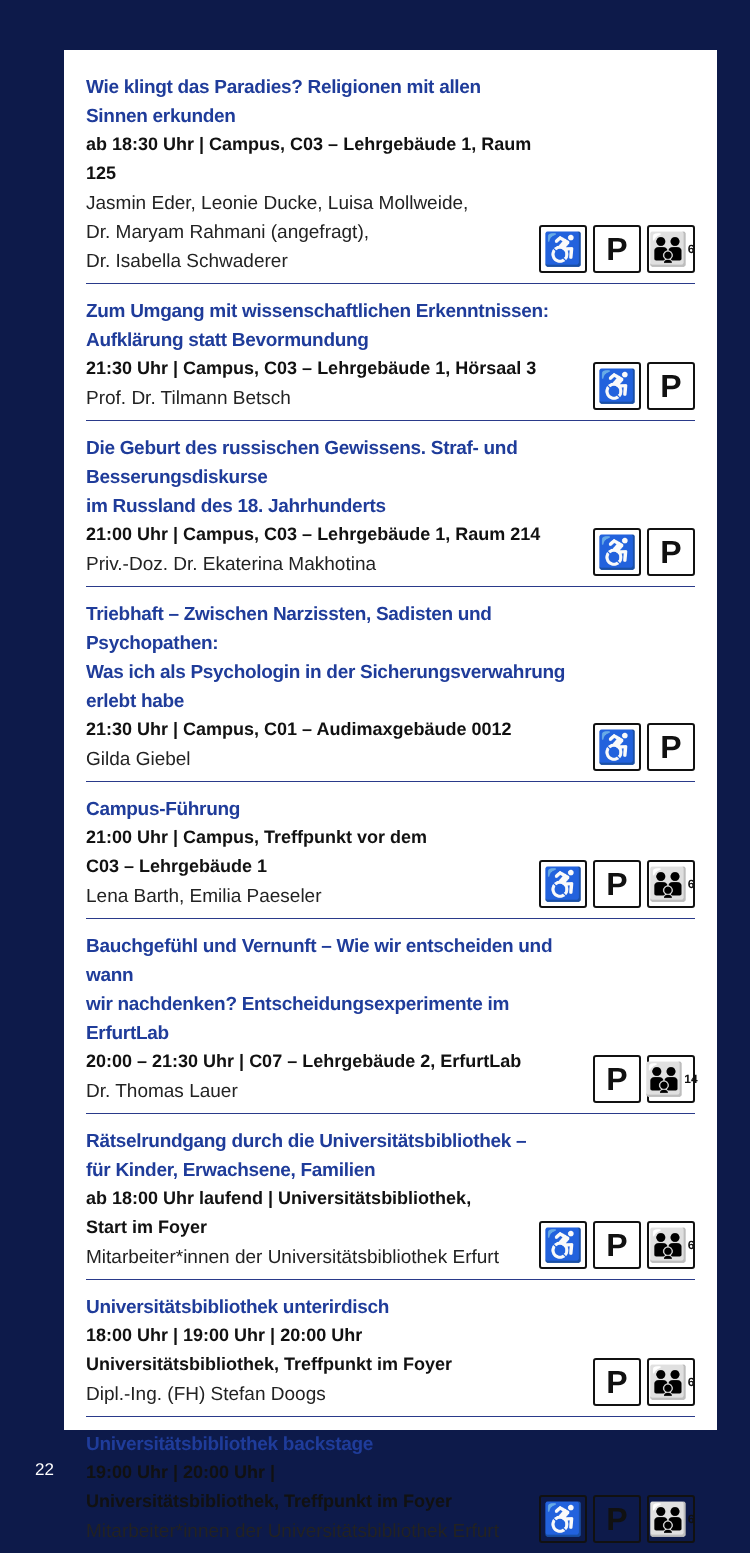Wie klingt das Paradies? Religionen mit allen Sinnen erkunden
ab 18:30 Uhr | Campus, C03 – Lehrgebäude 1, Raum 125
Jasmin Eder, Leonie Ducke, Luisa Mollweide,
Dr. Maryam Rahmani (angefragt),
Dr. Isabella Schwaderer
♿ P 👪 6
Zum Umgang mit wissenschaftlichen Erkenntnissen:
Aufklärung statt Bevormundung
21:30 Uhr | Campus, C03 – Lehrgebäude 1, Hörsaal 3
Prof. Dr. Tilmann Betsch
♿ P
Die Geburt des russischen Gewissens. Straf- und Besserungsdiskurse
im Russland des 18. Jahrhunderts
21:00 Uhr | Campus, C03 – Lehrgebäude 1, Raum 214
Priv.-Doz. Dr. Ekaterina Makhotina
♿ P
Triebhaft – Zwischen Narzissten, Sadisten und Psychopathen:
Was ich als Psychologin in der Sicherungsverwahrung erlebt habe
21:30 Uhr | Campus, C01 – Audimaxgebäude 0012
Gilda Giebel
♿ P
Campus-Führung
21:00 Uhr | Campus, Treffpunkt vor dem
C03 – Lehrgebäude 1
Lena Barth, Emilia Paeseler
♿ P 👪 6
Bauchgefühl und Vernunft – Wie wir entscheiden und wann
wir nachdenken? Entscheidungsexperimente im ErfurtLab
20:00 – 21:30 Uhr | C07 – Lehrgebäude 2, ErfurtLab
Dr. Thomas Lauer
P 👪 14
Rätselrundgang durch die Universitätsbibliothek –
für Kinder, Erwachsene, Familien
ab 18:00 Uhr laufend | Universitätsbibliothek,
Start im Foyer
Mitarbeiter*innen der Universitätsbibliothek Erfurt
♿ P 👪 6
Universitätsbibliothek unterirdisch
18:00 Uhr | 19:00 Uhr | 20:00 Uhr
Universitätsbibliothek, Treffpunkt im Foyer
Dipl.-Ing. (FH) Stefan Doogs
P 👪 6
Universitätsbibliothek backstage
19:00 Uhr | 20:00 Uhr |
Universitätsbibliothek, Treffpunkt im Foyer
Mitarbeiter*innen der Universitätsbibliothek Erfurt
♿ P 👪 6
22